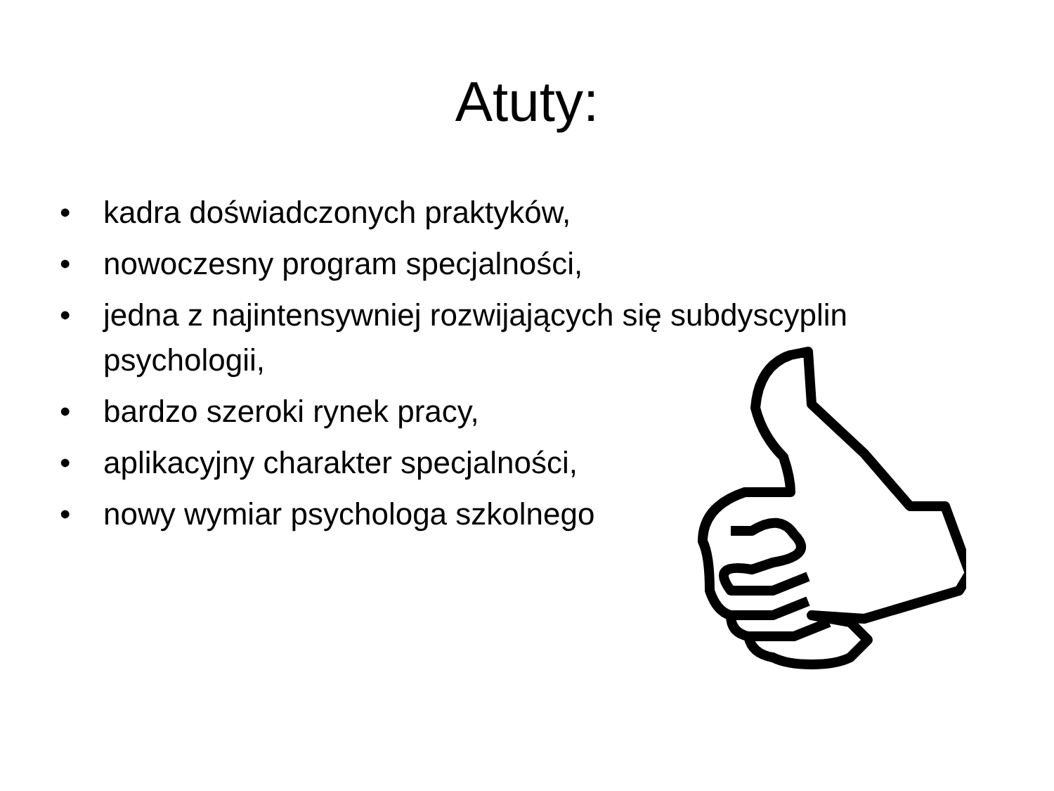Atuty:
• kadra doświadczonych praktyków,
• nowoczesny program specjalności,
• jedna z najintensywniej rozwijających się subdyscyplin psychologii,
• bardzo szeroki rynek pracy,
• aplikacyjny charakter specjalności,
• nowy wymiar psychologa szkolnego